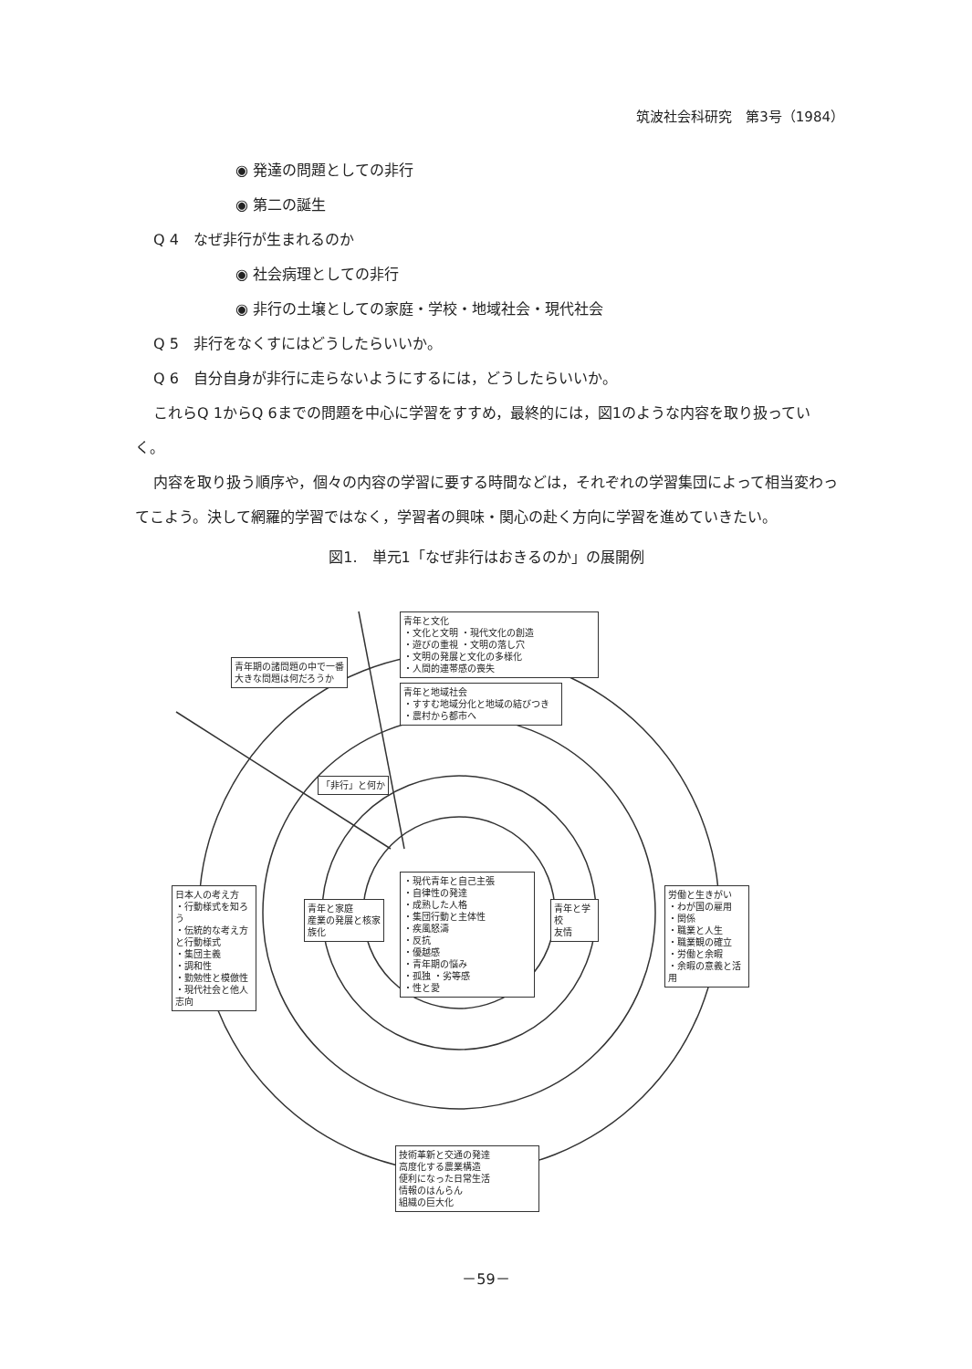筑波社会科研究　第3号（1984）
◉ 発達の問題としての非行
◉ 第二の誕生
Q 4　なぜ非行が生まれるのか
◉ 社会病理としての非行
◉ 非行の土壌としての家庭・学校・地域社会・現代社会
Q 5　非行をなくすにはどうしたらいいか。
Q 6　自分自身が非行に走らないようにするには，どうしたらいいか。
これらQ 1からQ 6までの問題を中心に学習をすすめ，最終的には，図1のような内容を取り扱っていく。
内容を取り扱う順序や，個々の内容の学習に要する時間などは，それぞれの学習集団によって相当変わってこよう。決して網羅的学習ではなく，学習者の興味・関心の赴く方向に学習を進めていきたい。
図1.　単元1「なぜ非行はおきるのか」の展開例
青年と文化
・文化と文明 ・現代文化の創造
・遊びの重視 ・文明の落し穴
・文明の発展と文化の多様化
・人間的連帯感の喪失
青年と地域社会
・すすむ地域分化と地域の結びつき
・農村から都市へ
青年期の諸問題の中で一番大きな問題は何だろうか
「非行」と何か
・現代青年と自己主張
・自律性の発達
・成熟した人格
・集団行動と主体性
・疾風怒濤
・反抗
・優越感
・青年期の悩み
・孤独 ・劣等感
・性と愛
青年と家庭
産業の発展と核家族化
青年と学校
友情
日本人の考え方
・行動様式を知ろう
・伝統的な考え方と行動様式
・集団主義
・調和性
・勤勉性と模倣性
・現代社会と他人志向
労働と生きがい
・わが国の雇用
・関係
・職業と人生
・職業観の確立
・労働と余暇
・余暇の意義と活用
技術革新と交通の発達
高度化する農業構造
便利になった日常生活
情報のはんらん
組織の巨大化
－59－